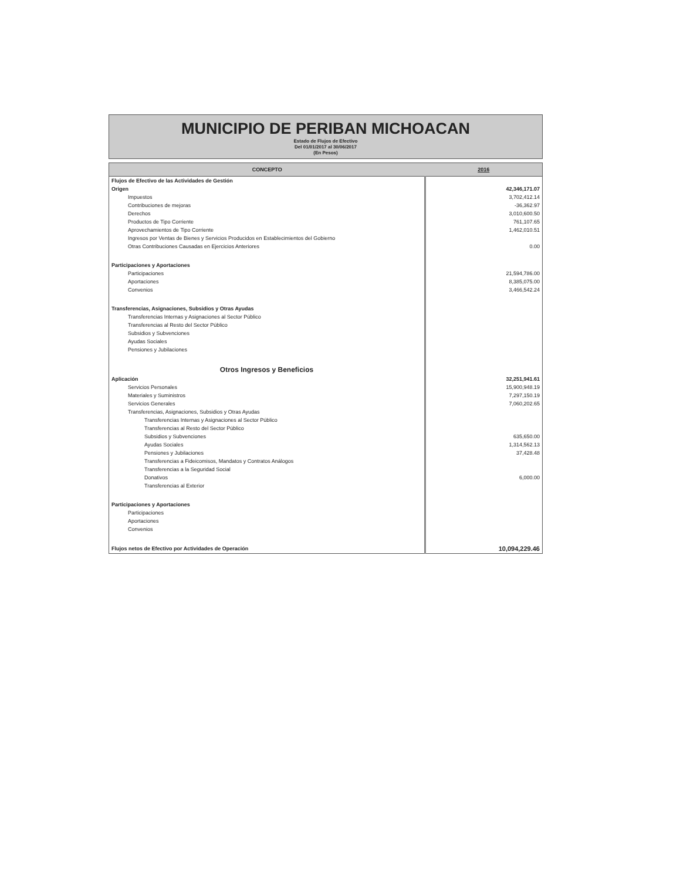MUNICIPIO DE PERIBAN MICHOACAN
Estado de Flujos de Efectivo
Del 01/01/2017 al 30/06/2017
(En Pesos)
| CONCEPTO | 2016 |
| --- | --- |
| Flujos de Efectivo de las Actividades de Gestión | |
| Origen | 42,346,171.07 |
| Impuestos | 3,702,412.14 |
| Contribuciones de mejoras | -36,362.97 |
| Derechos | 3,010,600.50 |
| Productos de Tipo Corriente | 761,107.65 |
| Aprovechamientos de Tipo Corriente | 1,462,010.51 |
| Ingresos por Ventas de Bienes y Servicios Producidos en Establecimientos del Gobierno | |
| Otras Contribuciones Causadas en Ejercicios Anteriores | 0.00 |
| Participaciones y Aportaciones | |
| Participaciones | 21,594,786.00 |
| Aportaciones | 8,385,075.00 |
| Convenios | 3,466,542.24 |
| Transferencias, Asignaciones, Subsidios y Otras Ayudas | |
| Transferencias Internas y Asignaciones al Sector Público | |
| Transferencias al Resto del Sector Público | |
| Subsidios y Subvenciones | |
| Ayudas Sociales | |
| Pensiones y Jubilaciones | |
| Otros Ingresos y Beneficios | |
| Aplicación | 32,251,941.61 |
| Servicios Personales | 15,900,948.19 |
| Materiales y Suministros | 7,297,150.19 |
| Servicios Generales | 7,060,202.65 |
| Transferencias, Asignaciones, Subsidios y Otras Ayudas | |
| Transferencias Internas y Asignaciones al Sector Público | |
| Transferencias al Resto del Sector Público | |
| Subsidios y Subvenciones | 635,650.00 |
| Ayudas Sociales | 1,314,562.13 |
| Pensiones y Jubilaciones | 37,428.48 |
| Transferencias a Fideicomisos, Mandatos y Contratos Análogos | |
| Transferencias a la Seguridad Social | |
| Donativos | 6,000.00 |
| Transferencias al Exterior | |
| Participaciones y Aportaciones | |
| Participaciones | |
| Aportaciones | |
| Convenios | |
| Flujos netos de Efectivo por Actividades de Operación | 10,094,229.46 |